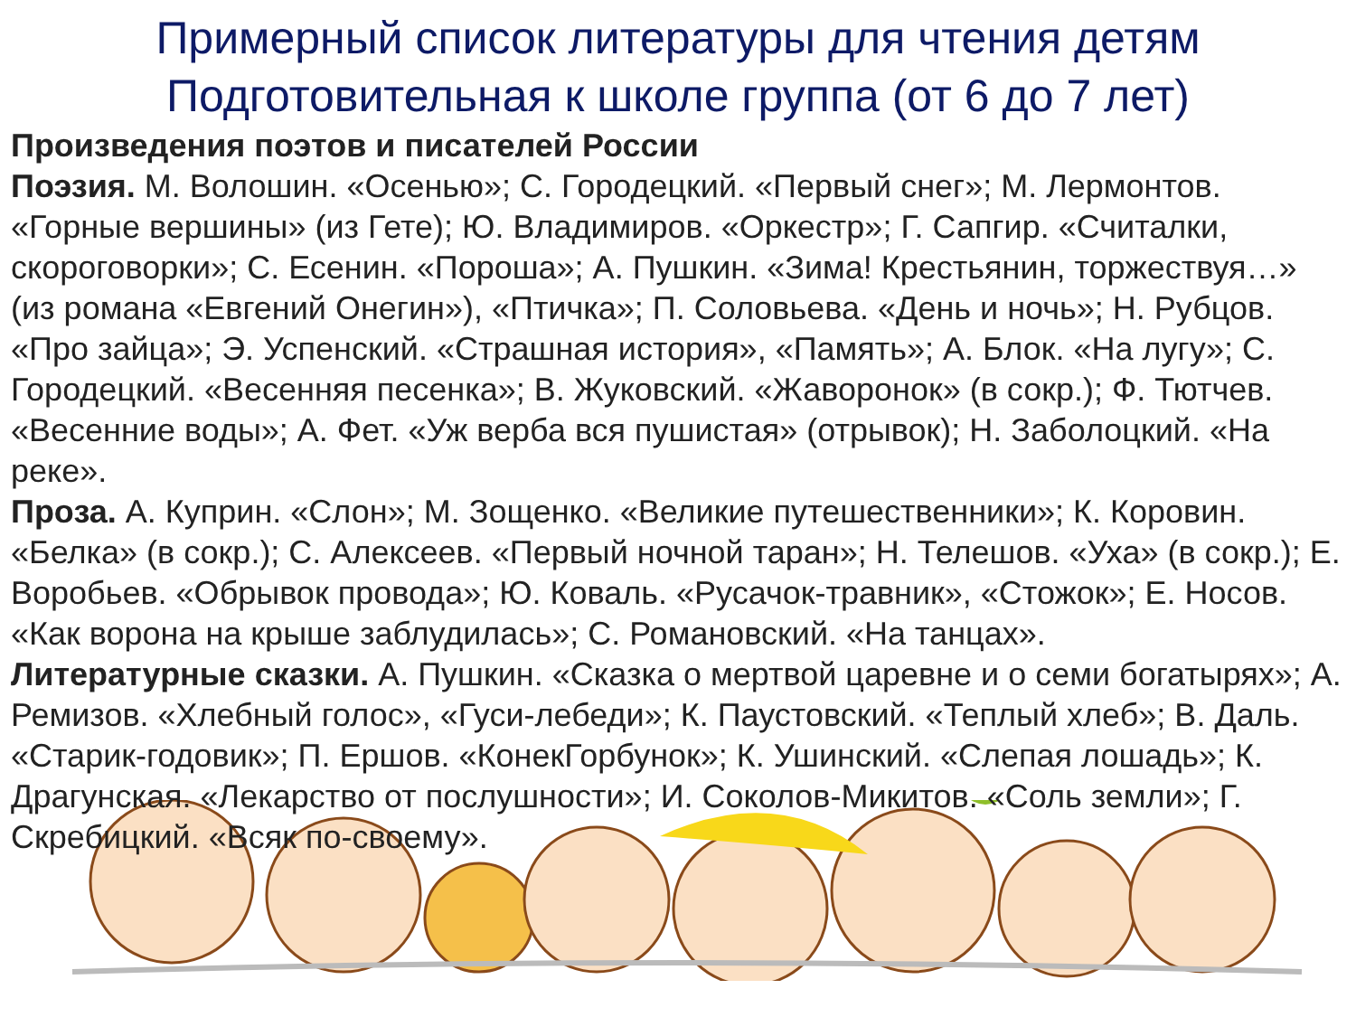Примерный список литературы для чтения детям
Подготовительная к школе группа (от 6 до 7 лет)
Произведения поэтов и писателей России
Поэзия. М. Волошин. «Осенью»; С. Городецкий. «Первый снег»; М. Лермонтов. «Горные вершины» (из Гете); Ю. Владимиров. «Оркестр»; Г. Сапгир. «Считалки, скороговорки»; С. Есенин. «Пороша»; А. Пушкин. «Зима! Крестьянин, торжествуя…» (из романа «Евгений Онегин»), «Птичка»; П. Соловьева. «День и ночь»; Н. Рубцов. «Про зайца»; Э. Успенский. «Страшная история», «Память»; А. Блок. «На лугу»; С. Городецкий. «Весенняя песенка»; В. Жуковский. «Жаворонок» (в сокр.); Ф. Тютчев. «Весенние воды»; А. Фет. «Уж верба вся пушистая» (отрывок); Н. Заболоцкий. «На реке».
Проза. А. Куприн. «Слон»; М. Зощенко. «Великие путешественники»; К. Коровин. «Белка» (в сокр.); С. Алексеев. «Первый ночной таран»; Н. Телешов. «Уха» (в сокр.); Е. Воробьев. «Обрывок провода»; Ю. Коваль. «Русачок-травник», «Стожок»; Е. Носов. «Как ворона на крыше заблудилась»; С. Романовский. «На танцах».
Литературные сказки. А. Пушкин. «Сказка о мертвой царевне и о семи богатырях»; А. Ремизов. «Хлебный голос», «Гуси-лебеди»; К. Паустовский. «Теплый хлеб»; В. Даль. «Старик-годовик»; П. Ершов. «КонекГорбунок»; К. Ушинский. «Слепая лошадь»; К. Драгунская. «Лекарство от послушности»; И. Соколов-Микитов. «Соль земли»; Г. Скребицкий. «Всяк по-своему».